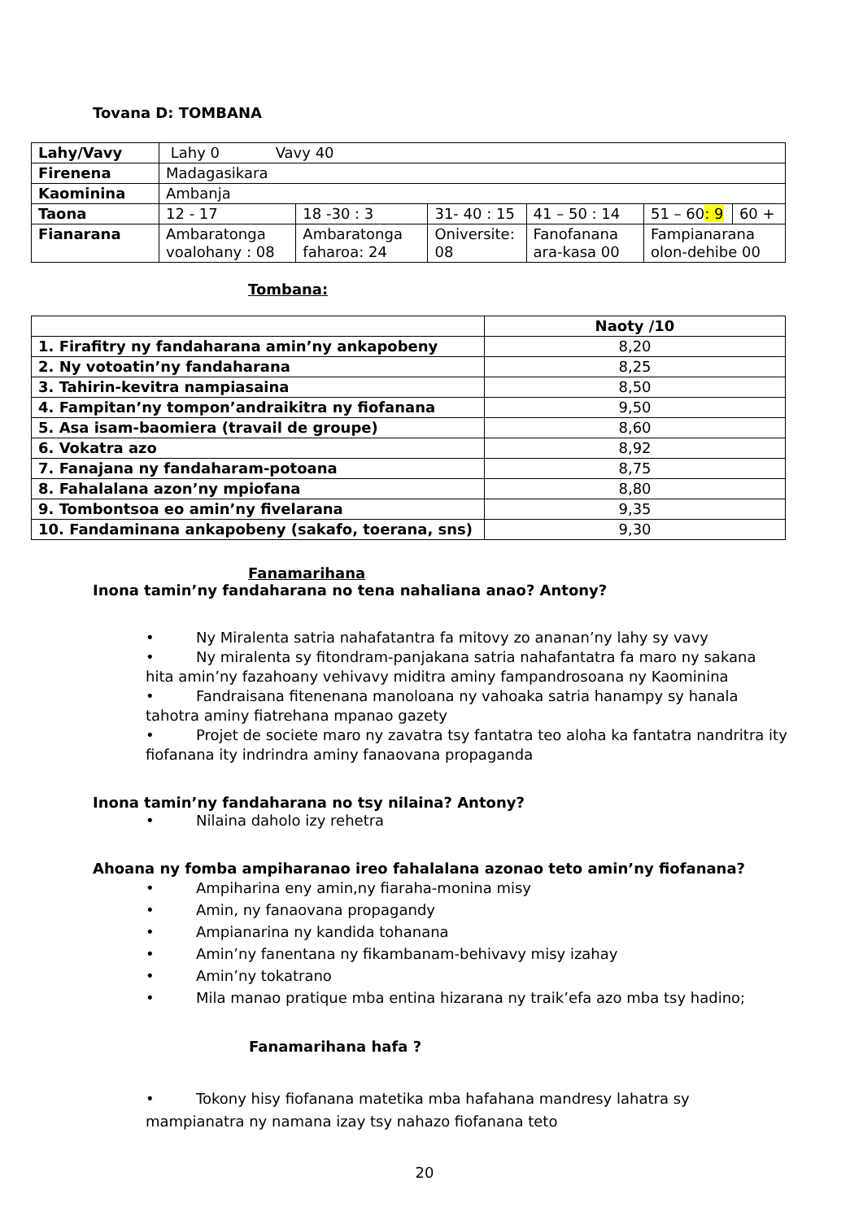Tovana D: TOMBANA
| Lahy/Vavy | Lahy 0 Vavy 40 | | | | | |
| Firenena | Madagasikara | | | | | |
| Kaominina | Ambanja | | | | | |
| Taona | 12 - 17 | 18 -30 : 3 | 31- 40 : 15 | 41 – 50 : 14 | 51 – 60 : 9 | 60 + |
| Fianarana | Ambaratonga voalohany : 08 | Ambaratonga faharoa: 24 | Oniversite: 08 | Fanofanana ara-kasa 00 | Fampianarana olon-dehibe 00 | |
Tombana:
| | Naoty /10 |
| 1. Firafitry ny fandaharana amin’ny ankapobeny | 8,20 |
| 2. Ny votoatin’ny fandaharana | 8,25 |
| 3. Tahirin-kevitra nampiasaina | 8,50 |
| 4. Fampitan’ny tompon’andraikitra ny fiofanana | 9,50 |
| 5. Asa isam-baomiera (travail de groupe) | 8,60 |
| 6. Vokatra azo | 8,92 |
| 7. Fanajana ny fandaharam-potoana | 8,75 |
| 8. Fahalalana azon’ny mpiofana | 8,80 |
| 9. Tombontsoa eo amin’ny fivelarana | 9,35 |
| 10. Fandaminana ankapobeny (sakafo, toerana, sns) | 9,30 |
Fanamarihana
Inona tamin’ny fandaharana no tena nahaliana anao? Antony?
• Ny Miralenta satria nahafatantra fa mitovy zo ananan’ny lahy sy vavy
• Ny miralenta sy fitondram-panjakana satria nahafantatra fa maro ny sakana hita amin’ny fazahoany vehivavy miditra aminy fampandrosoana ny Kaominina
• Fandraisana fitenenana manoloana ny vahoaka satria hanampy sy hanala tahotra aminy fiatrehana mpanao gazety
• Projet de societe maro ny zavatra tsy fantatra teo aloha ka fantatra nandritra ity fiofanana ity indrindra aminy fanaovana propaganda
Inona tamin’ny fandaharana no tsy nilaina? Antony?
• Nilaina daholo izy rehetra
Ahoana ny fomba ampiharanao ireo fahalalana azonao teto amin’ny fiofanana?
• Ampiharina eny amin,ny fiaraha-monina misy
• Amin, ny fanaovana propagandy
• Ampianarina ny kandida tohanana
• Amin’ny fanentana ny fikambanam-behivavy misy izahay
• Amin’ny tokatrano
• Mila manao pratique mba entina hizarana ny traik’efa azo mba tsy hadino;
Fanamarihana hafa ?
• Tokony hisy fiofanana matetika mba hafahana mandresy lahatra sy mampianatra ny namana izay tsy nahazo fiofanana teto
20